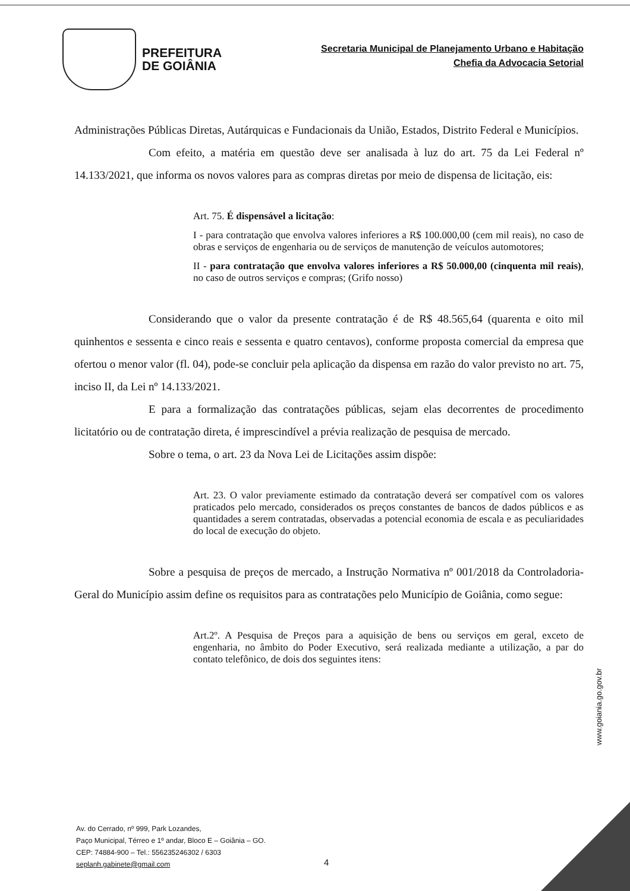PREFEITURA
DE GOIÂNIA
Secretaria Municipal de Planejamento Urbano e Habitação
Chefia da Advocacia Setorial
Administrações Públicas Diretas, Autárquicas e Fundacionais da União, Estados, Distrito Federal e Municípios.
Com efeito, a matéria em questão deve ser analisada à luz do art. 75 da Lei Federal nº 14.133/2021, que informa os novos valores para as compras diretas por meio de dispensa de licitação, eis:
Art. 75. É dispensável a licitação:
I - para contratação que envolva valores inferiores a R$ 100.000,00 (cem mil reais), no caso de obras e serviços de engenharia ou de serviços de manutenção de veículos automotores;
II - para contratação que envolva valores inferiores a R$ 50.000,00 (cinquenta mil reais), no caso de outros serviços e compras; (Grifo nosso)
Considerando que o valor da presente contratação é de R$ 48.565,64 (quarenta e oito mil quinhentos e sessenta e cinco reais e sessenta e quatro centavos), conforme proposta comercial da empresa que ofertou o menor valor (fl. 04), pode-se concluir pela aplicação da dispensa em razão do valor previsto no art. 75, inciso II, da Lei nº 14.133/2021.
E para a formalização das contratações públicas, sejam elas decorrentes de procedimento licitatório ou de contratação direta, é imprescindível a prévia realização de pesquisa de mercado.
Sobre o tema, o art. 23 da Nova Lei de Licitações assim dispõe:
Art. 23. O valor previamente estimado da contratação deverá ser compatível com os valores praticados pelo mercado, considerados os preços constantes de bancos de dados públicos e as quantidades a serem contratadas, observadas a potencial economia de escala e as peculiaridades do local de execução do objeto.
Sobre a pesquisa de preços de mercado, a Instrução Normativa nº 001/2018 da Controladoria-Geral do Município assim define os requisitos para as contratações pelo Município de Goiânia, como segue:
Art.2º. A Pesquisa de Preços para a aquisição de bens ou serviços em geral, exceto de engenharia, no âmbito do Poder Executivo, será realizada mediante a utilização, a par do contato telefônico, de dois dos seguintes itens:
www.goiania.go.gov.br
Av. do Cerrado, nº 999, Park Lozandes,
Paço Municipal, Térreo e 1º andar, Bloco E – Goiânia – GO.
CEP: 74884-900 – Tel.: 556235246302 / 6303
seplanh.gabinete@gmail.com
4